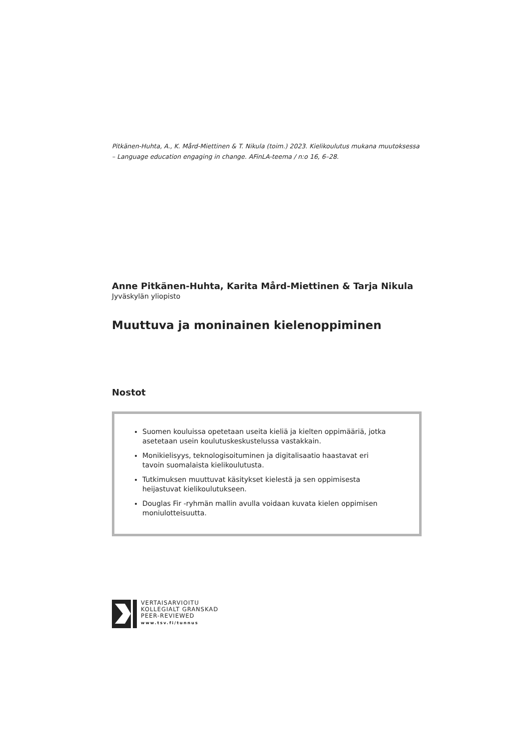Pitkänen-Huhta, A., K. Mård-Miettinen & T. Nikula (toim.) 2023. Kielikoulutus mukana muutoksessa – Language education engaging in change. AFinLA-teema / n:o 16, 6–28.
Anne Pitkänen-Huhta, Karita Mård-Miettinen & Tarja Nikula
Jyväskylän yliopisto
Muuttuva ja moninainen kielenoppiminen
Nostot
Suomen kouluissa opetetaan useita kieliä ja kielten oppimääriä, jotka asetetaan usein koulutuskeskustelussa vastakkain.
Monikielisyys, teknologisoituminen ja digitalisaatio haastavat eri tavoin suomalaista kielikoulutusta.
Tutkimuksen muuttuvat käsitykset kielestä ja sen oppimisesta heijastuvat kielikoulutukseen.
Douglas Fir -ryhmän mallin avulla voidaan kuvata kielen oppimisen moniulotteisuutta.
VERTAISARVIOITU
KOLLEGIALT GRANSKAD
PEER-REVIEWED
www.tsv.fi/tunnus